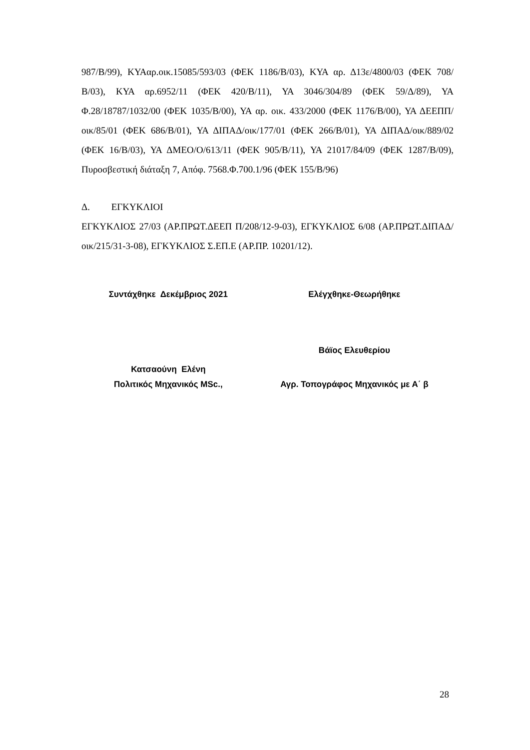987/Β/99), ΚΥΑαρ.οικ.15085/593/03 (ΦΕΚ 1186/Β/03), ΚΥΑ αρ. Δ13ε/4800/03 (ΦΕΚ 708/Β/03), ΚΥΑ αρ.6952/11 (ΦΕΚ 420/Β/11), ΥΑ 3046/304/89 (ΦΕΚ 59/Δ/89), ΥΑ Φ.28/18787/1032/00 (ΦΕΚ 1035/Β/00), ΥΑ αρ. οικ. 433/2000 (ΦΕΚ 1176/Β/00), ΥΑ ΔΕΕΠΠ/οικ/85/01 (ΦΕΚ 686/Β/01), ΥΑ ΔΙΠΑΔ/οικ/177/01 (ΦΕΚ 266/Β/01), ΥΑ ΔΙΠΑΔ/οικ/889/02 (ΦΕΚ 16/Β/03), ΥΑ ΔΜΕΟ/Ο/613/11 (ΦΕΚ 905/Β/11), ΥΑ 21017/84/09 (ΦΕΚ 1287/Β/09), Πυροσβεστική διάταξη 7, Απόφ. 7568.Φ.700.1/96 (ΦΕΚ 155/Β/96)
Δ. ΕΓΚΥΚΛΙΟΙ
ΕΓΚΥΚΛΙΟΣ 27/03 (ΑΡ.ΠΡΩΤ.ΔΕΕΠ Π/208/12-9-03), ΕΓΚΥΚΛΙΟΣ 6/08 (ΑΡ.ΠΡΩΤ.ΔΙΠΑΔ/οικ/215/31-3-08), ΕΓΚΥΚΛΙΟΣ Σ.ΕΠ.Ε (ΑΡ.ΠΡ. 10201/12).
Συντάχθηκε Δεκέμβριος 2021 Ελέγχθηκε-Θεωρήθηκε
Βάϊος Ελευθερίου
Κατσαούνη Ελένη
Πολιτικός Μηχανικός MSc., Αγρ. Τοπογράφος Μηχανικός με Α΄ β
28